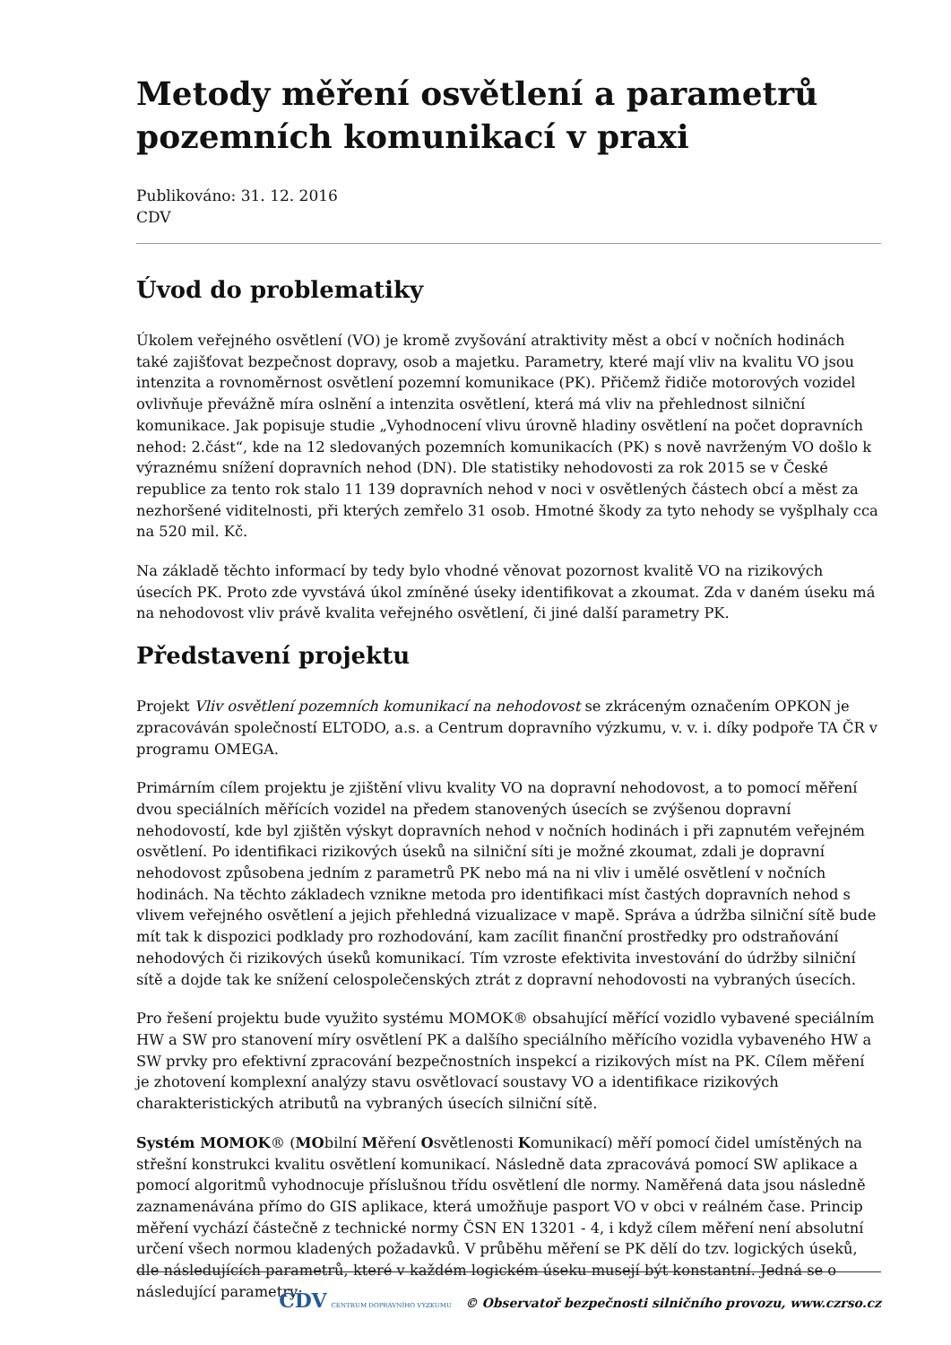Metody měření osvětlení a parametrů pozemních komunikací v praxi
Publikováno: 31. 12. 2016
CDV
Úvod do problematiky
Úkolem veřejného osvětlení (VO) je kromě zvyšování atraktivity měst a obcí v nočních hodinách také zajišťovat bezpečnost dopravy, osob a majetku. Parametry, které mají vliv na kvalitu VO jsou intenzita a rovnoměrnost osvětlení pozemní komunikace (PK). Přičemž řidiče motorových vozidel ovlivňuje převážně míra oslnění a intenzita osvětlení, která má vliv na přehlednost silniční komunikace. Jak popisuje studie „Vyhodnocení vlivu úrovně hladiny osvětlení na počet dopravních nehod: 2.část“, kde na 12 sledovaných pozemních komunikacích (PK) s nově navrženým VO došlo k výraznému snížení dopravních nehod (DN). Dle statistiky nehodovosti za rok 2015 se v České republice za tento rok stalo 11 139 dopravních nehod v noci v osvětlených částech obcí a měst za nezhoršené viditelnosti, při kterých zemřelo 31 osob. Hmotné škody za tyto nehody se vyšplhaly cca na 520 mil. Kč.
Na základě těchto informací by tedy bylo vhodné věnovat pozornost kvalitě VO na rizikových úsecích PK. Proto zde vyvstává úkol zmíněné úseky identifikovat a zkoumat. Zda v daném úseku má na nehodovost vliv právě kvalita veřejného osvětlení, či jiné další parametry PK.
Představení projektu
Projekt Vliv osvětlení pozemních komunikací na nehodovost se zkráceným označením OPKON je zpracováván společností ELTODO, a.s. a Centrum dopravního výzkumu, v. v. i. díky podpoře TA ČR v programu OMEGA.
Primárním cílem projektu je zjištění vlivu kvality VO na dopravní nehodovost, a to pomocí měření dvou speciálních měřících vozidel na předem stanovených úsecích se zvýšenou dopravní nehodovostí, kde byl zjištěn výskyt dopravních nehod v nočních hodinách i při zapnutém veřejném osvětlení. Po identifikaci rizikových úseků na silniční síti je možné zkoumat, zdali je dopravní nehodovost způsobena jedním z parametrů PK nebo má na ni vliv i umělé osvětlení v nočních hodinách. Na těchto základech vznikne metoda pro identifikaci míst častých dopravních nehod s vlivem veřejného osvětlení a jejich přehledná vizualizace v mapě. Správa a údržba silniční sítě bude mít tak k dispozici podklady pro rozhodování, kam zacílit finanční prostředky pro odstraňování nehodových či rizikových úseků komunikací. Tím vzroste efektivita investování do údržby silniční sítě a dojde tak ke snížení celospolečenských ztrát z dopravní nehodovosti na vybraných úsecích.
Pro řešení projektu bude využito systému MOMOK® obsahující měřící vozidlo vybavené speciálním HW a SW pro stanovení míry osvětlení PK a dalšího speciálního měřícího vozidla vybaveného HW a SW prvky pro efektivní zpracování bezpečnostních inspekcí a rizikových míst na PK. Cílem měření je zhotovení komplexní analýzy stavu osvětlovací soustavy VO a identifikace rizikových charakteristických atributů na vybraných úsecích silniční sítě.
Systém MOMOK® (MObilní Měření Osvětlenosti Komunikací) měří pomocí čidel umístěných na střešní konstrukci kvalitu osvětlení komunikací. Následně data zpracovává pomocí SW aplikace a pomocí algoritmů vyhodnocuje příslušnou třídu osvětlení dle normy. Naměřená data jsou následně zaznamenávána přímo do GIS aplikace, která umožňuje pasport VO v obci v reálném čase. Princip měření vychází částečně z technické normy ČSN EN 13201 - 4, i když cílem měření není absolutní určení všech normou kladených požadavků. V průběhu měření se PK dělí do tzv. logických úseků, dle následujících parametrů, které v každém logickém úseku musejí být konstantní. Jedná se o následující parametry:
CDV CENTRUM DOPRAVNÍHO VÝZKUMU © Observatoř bezpečnosti silničního provozu, www.czrso.cz